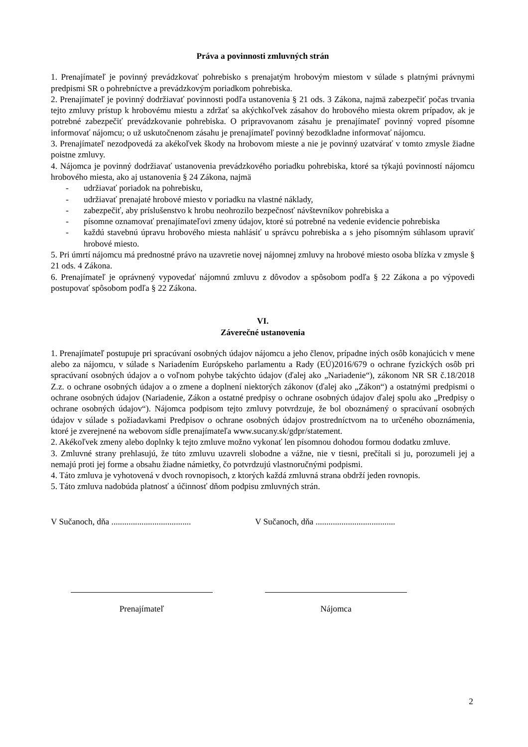Práva a povinnosti zmluvných strán
1. Prenajímateľ je povinný prevádzkovať pohrebisko s prenajatým hrobovým miestom v súlade s platnými právnymi predpismi SR o pohrebníctve a prevádzkovým poriadkom pohrebiska.
2. Prenajímateľ je povinný dodržiavať povinnosti podľa ustanovenia § 21 ods. 3 Zákona, najmä zabezpečiť počas trvania tejto zmluvy prístup k hrobovému miestu a zdržať sa akýchkoľvek zásahov do hrobového miesta okrem prípadov, ak je potrebné zabezpečiť prevádzkovanie pohrebiska. O pripravovanom zásahu je prenajímateľ povinný vopred písomne informovať nájomcu; o už uskutočnenom zásahu je prenajímateľ povinný bezodkladne informovať nájomcu.
3. Prenajímateľ nezodpovedá za akékoľvek škody na hrobovom mieste a nie je povinný uzatvárať v tomto zmysle žiadne poistne zmluvy.
4. Nájomca je povinný dodržiavať ustanovenia prevádzkového poriadku pohrebiska, ktoré sa týkajú povinností nájomcu hrobového miesta, ako aj ustanovenia § 24 Zákona, najmä
- udržiavať poriadok na pohrebisku,
- udržiavať prenajaté hrobové miesto v poriadku na vlastné náklady,
- zabezpečiť, aby príslušenstvo k hrobu neohrozilo bezpečnosť návštevníkov pohrebiska a
- písomne oznamovať prenajímateľovi zmeny údajov, ktoré sú potrebné na vedenie evidencie pohrebiska
- každú stavebnú úpravu hrobového miesta nahlásiť u správcu pohrebiska a s jeho písomným súhlasom upraviť hrobové miesto.
5. Pri úmrtí nájomcu má prednostné právo na uzavretie novej nájomnej zmluvy na hrobové miesto osoba blízka v zmysle § 21 ods. 4 Zákona.
6. Prenajímateľ je oprávnený vypovedať nájomnú zmluvu z dôvodov a spôsobom podľa § 22 Zákona a po výpovedi postupovať spôsobom podľa § 22 Zákona.
VI.
Záverečné ustanovenia
1. Prenajímateľ postupuje pri spracúvaní osobných údajov nájomcu a jeho členov, prípadne iných osôb konajúcich v mene alebo za nájomcu, v súlade s Nariadením Európskeho parlamentu a Rady (EÚ)2016/679 o ochrane fyzických osôb pri spracúvaní osobných údajov a o voľnom pohybe takýchto údajov (ďalej ako „Nariadenie“), zákonom NR SR č.18/2018 Z.z. o ochrane osobných údajov a o zmene a doplnení niektorých zákonov (ďalej ako „Zákon“) a ostatnými predpismi o ochrane osobných údajov (Nariadenie, Zákon a ostatné predpisy o ochrane osobných údajov ďalej spolu ako „Predpisy o ochrane osobných údajov“). Nájomca podpisom tejto zmluvy potvrdzuje, že bol oboznámený o spracúvaní osobných údajov v súlade s požiadavkami Predpisov o ochrane osobných údajov prostredníctvom na to určeného oboznámenia, ktoré je zverejnené na webovom sídle prenajímateľa www.sucany.sk/gdpr/statement.
2. Akékoľvek zmeny alebo doplnky k tejto zmluve možno vykonať len písomnou dohodou formou dodatku zmluve.
3. Zmluvné strany prehlasujú, že túto zmluvu uzavreli slobodne a vážne, nie v tiesni, prečítali si ju, porozumeli jej a nemajú proti jej forme a obsahu žiadne námietky, čo potvrdzujú vlastnoručnými podpismi.
4. Táto zmluva je vyhotovená v dvoch rovnopisoch, z ktorých každá zmluvná strana obdrží jeden rovnopis.
5. Táto zmluva nadobúda platnosť a účinnosť dňom podpisu zmluvných strán.
V Sučanoch, dňa .....................................
V Sučanoch, dňa .....................................
Prenajímateľ Nájomca
2